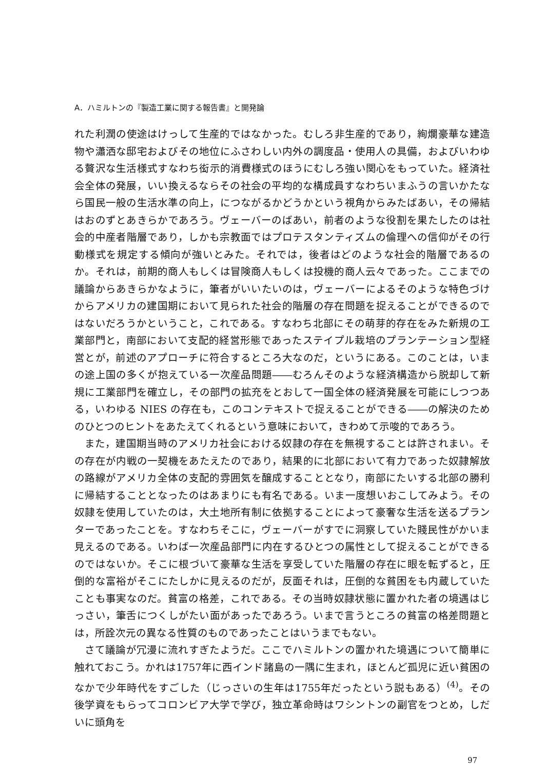A．ハミルトンの『製造工業に関する報告書』と開発論
れた利潤の使途はけっして生産的ではなかった。むしろ非生産的であり，絢爛豪華な建造物や瀟洒な邸宅およびその地位にふさわしい内外の調度品・使用人の具備，およびいわゆる贅沢な生活様式すなわち衒示的消費様式のほうにむしろ強い関心をもっていた。経済社会全体の発展，いい換えるならその社会の平均的な構成員すなわちいまふうの言いかたなら国民一般の生活水準の向上，につながるかどうかという視角からみたばあい，その帰結はおのずとあきらかであろう。ヴェーバーのばあい，前者のような役割を果たしたのは社会的中産者階層であり，しかも宗教面ではプロテスタンティズムの倫理への信仰がその行動様式を規定する傾向が強いとみた。それでは，後者はどのような社会的階層であるのか。それは，前期的商人もしくは冒険商人もしくは投機的商人云々であった。ここまでの議論からあきらかなように，筆者がいいたいのは，ヴェーバーによるそのような特色づけからアメリカの建国期において見られた社会的階層の存在問題を捉えることができるのではないだろうかということ，これである。すなわち北部にその萌芽的存在をみた新規の工業部門と，南部において支配的経営形態であったステイプル栽培のプランテーション型経営とが，前述のアプローチに符合するところ大なのだ，というにある。このことは，いまの途上国の多くが抱えている一次産品問題――むろんそのような経済構造から脱却して新規に工業部門を確立し，その部門の拡充をとおして一国全体の経済発展を可能にしつつある，いわゆる NIES の存在も，このコンテキストで捉えることができる――の解決のためのひとつのヒントをあたえてくれるという意味において，きわめて示唆的であろう。
また，建国期当時のアメリカ社会における奴隷の存在を無視することは許されまい。その存在が内戦の一契機をあたえたのであり，結果的に北部において有力であった奴隷解放の路線がアメリカ全体の支配的雰囲気を醸成することとなり，南部にたいする北部の勝利に帰結することとなったのはあまりにも有名である。いま一度想いおこしてみよう。その奴隷を使用していたのは，大土地所有制に依拠することによって豪奢な生活を送るプランターであったことを。すなわちそこに，ヴェーバーがすでに洞察していた賤民性がかいま見えるのである。いわば一次産品部門に内在するひとつの属性として捉えることができるのではないか。そこに根づいて豪華な生活を享受していた階層の存在に眼を転ずると，圧倒的な富裕がそこにたしかに見えるのだが，反面それは，圧倒的な貧困をも内蔵していたことも事実なのだ。貧富の格差，これである。その当時奴隷状態に置かれた者の境遇はじっさい，筆舌につくしがたい面があったであろう。いまで言うところの貧富の格差問題とは，所詮次元の異なる性質のものであったことはいうまでもない。
さて議論が冗漫に流れすぎたようだ。ここでハミルトンの置かれた境遇について簡単に触れておこう。かれは1757年に西インド諸島の一隅に生まれ，ほとんど孤児に近い貧困のなかで少年時代をすごした（じっさいの生年は1755年だったという説もある）<sup>(4)</sup>。その後学資をもらってコロンビア大学で学び，独立革命時はワシントンの副官をつとめ，しだいに頭角を
97